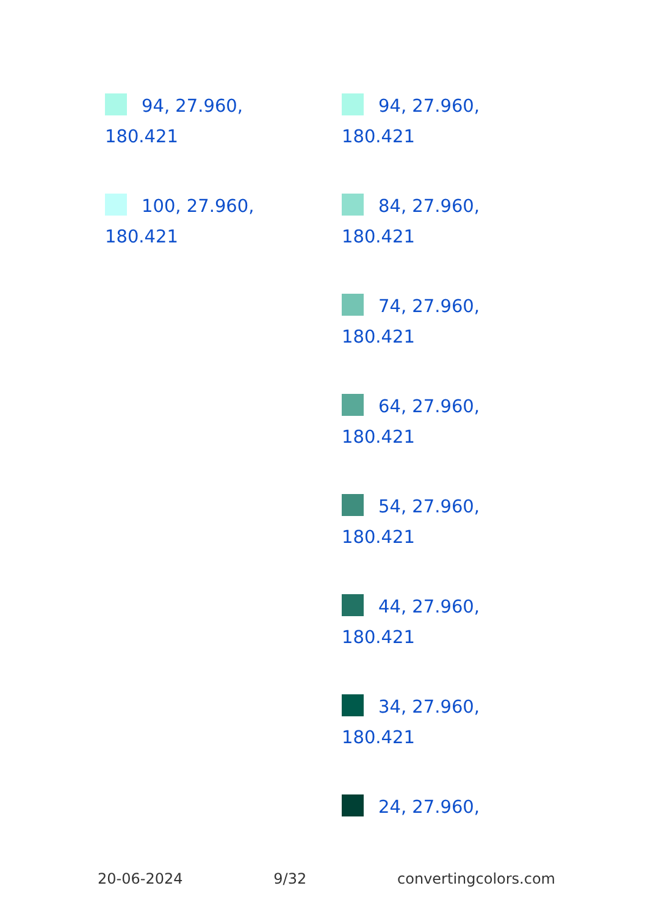94, 27.960, 180.421
100, 27.960, 180.421
94, 27.960, 180.421
84, 27.960, 180.421
74, 27.960, 180.421
64, 27.960, 180.421
54, 27.960, 180.421
44, 27.960, 180.421
34, 27.960, 180.421
24, 27.960,
20-06-2024 9/32 convertingcolors.com